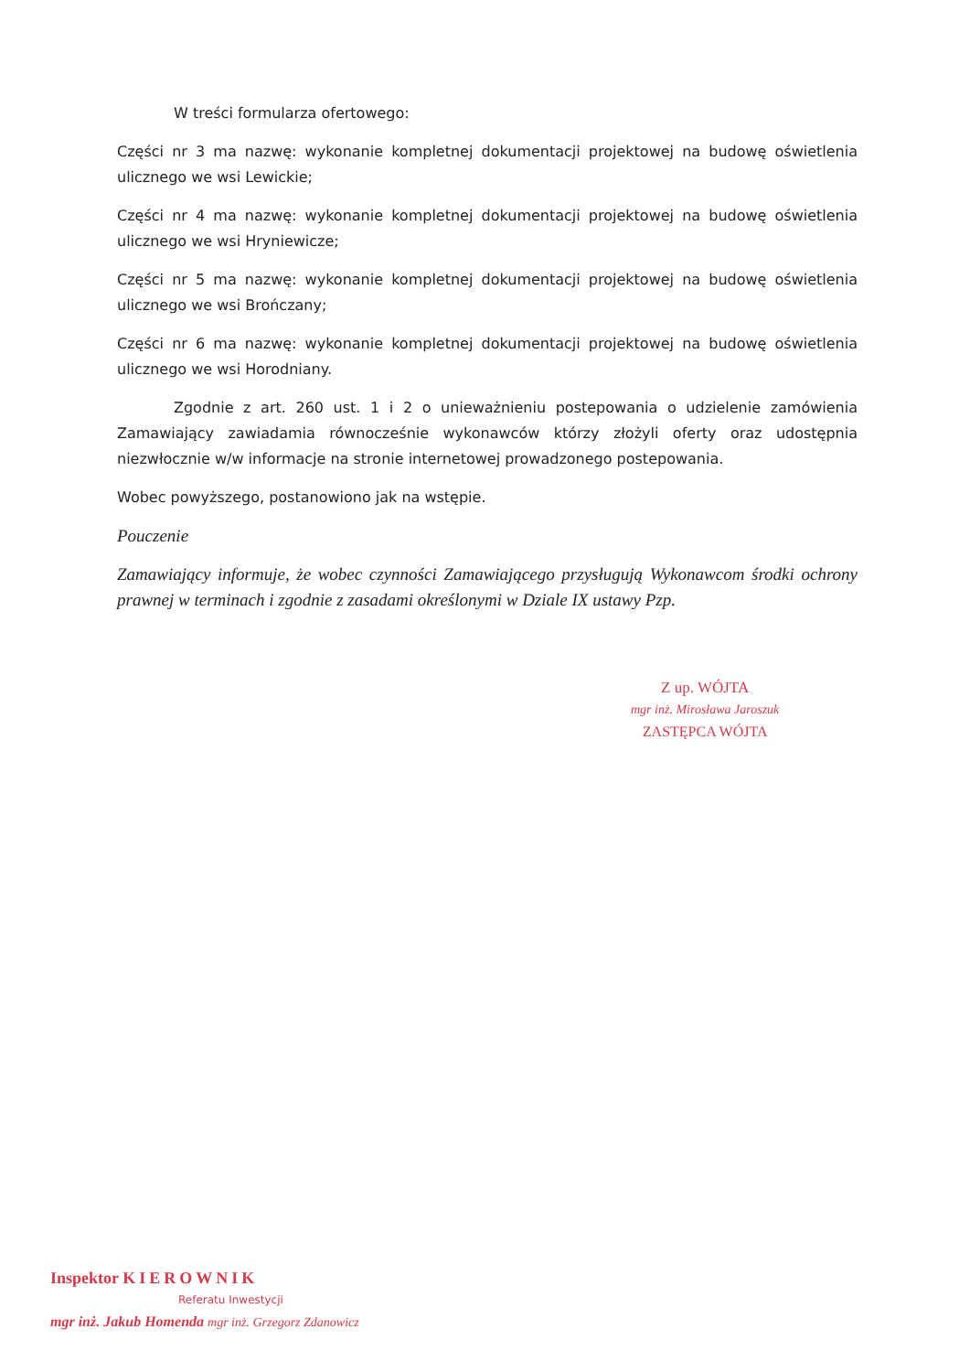W treści formularza ofertowego:
Części nr 3 ma nazwę: wykonanie kompletnej dokumentacji projektowej na budowę oświetlenia ulicznego we wsi Lewickie;
Części nr 4 ma nazwę: wykonanie kompletnej dokumentacji projektowej na budowę oświetlenia ulicznego we wsi Hryniewicze;
Części nr 5 ma nazwę: wykonanie kompletnej dokumentacji projektowej na budowę oświetlenia ulicznego we wsi Brończany;
Części nr 6 ma nazwę: wykonanie kompletnej dokumentacji projektowej na budowę oświetlenia ulicznego we wsi Horodniany.
Zgodnie z art. 260 ust. 1 i 2 o unieważnieniu postepowania o udzielenie zamówienia Zamawiający zawiadamia równocześnie wykonawców którzy złożyli oferty oraz udostępnia niezwłocznie w/w informacje na stronie internetowej prowadzonego postepowania.
Wobec powyższego, postanowiono jak na wstępie.
Pouczenie
Zamawiający informuje, że wobec czynności Zamawiającego przysługują Wykonawcom środki ochrony prawnej w terminach i zgodnie z zasadami określonymi w Dziale IX ustawy Pzp.
Z up. WÓJTA
mgr inż. Mirosława Jaroszuk
ZASTĘPCA WÓJTA
Inspektor KIEROWNIK
Referatu Inwestycji
mgr inż. Jakub Homenda mgr inż. Grzegorz Zdanowicz